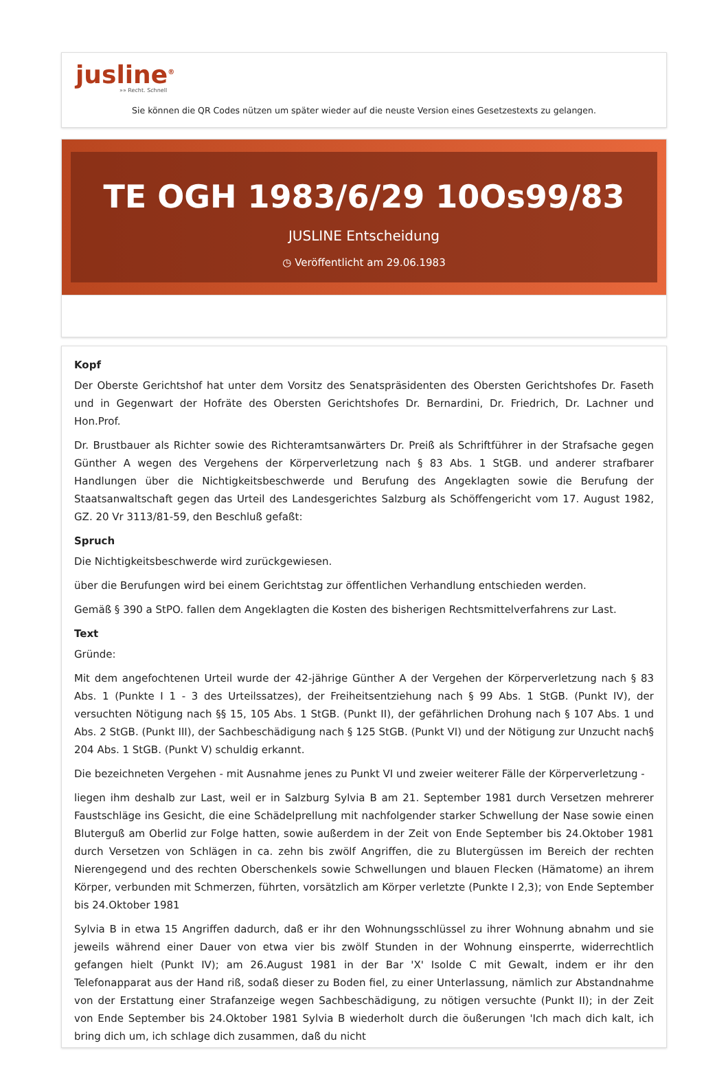jusline<sup>®</sup>
»» Recht. Schnell
Sie können die QR Codes nützen um später wieder auf die neuste Version eines Gesetzestexts zu gelangen.
TE OGH 1983/6/29 10Os99/83
JUSLINE Entscheidung
◷ Veröffentlicht am 29.06.1983
Kopf
Der Oberste Gerichtshof hat unter dem Vorsitz des Senatspräsidenten des Obersten Gerichtshofes Dr. Faseth und in Gegenwart der Hofräte des Obersten Gerichtshofes Dr. Bernardini, Dr. Friedrich, Dr. Lachner und Hon.Prof.
Dr. Brustbauer als Richter sowie des Richteramtsanwärters Dr. Preiß als Schriftführer in der Strafsache gegen Günther A wegen des Vergehens der Körperverletzung nach § 83 Abs. 1 StGB. und anderer strafbarer Handlungen über die Nichtigkeitsbeschwerde und Berufung des Angeklagten sowie die Berufung der Staatsanwaltschaft gegen das Urteil des Landesgerichtes Salzburg als Schöffengericht vom 17. August 1982, GZ. 20 Vr 3113/81-59, den Beschluß gefaßt:
Spruch
Die Nichtigkeitsbeschwerde wird zurückgewiesen.
über die Berufungen wird bei einem Gerichtstag zur öffentlichen Verhandlung entschieden werden.
Gemäß § 390 a StPO. fallen dem Angeklagten die Kosten des bisherigen Rechtsmittelverfahrens zur Last.
Text
Gründe:
Mit dem angefochtenen Urteil wurde der 42-jährige Günther A der Vergehen der Körperverletzung nach § 83 Abs. 1 (Punkte I 1 - 3 des Urteilssatzes), der Freiheitsentziehung nach § 99 Abs. 1 StGB. (Punkt IV), der versuchten Nötigung nach §§ 15, 105 Abs. 1 StGB. (Punkt II), der gefährlichen Drohung nach § 107 Abs. 1 und Abs. 2 StGB. (Punkt III), der Sachbeschädigung nach § 125 StGB. (Punkt VI) und der Nötigung zur Unzucht nach§ 204 Abs. 1 StGB. (Punkt V) schuldig erkannt.
Die bezeichneten Vergehen - mit Ausnahme jenes zu Punkt VI und zweier weiterer Fälle der Körperverletzung -
liegen ihm deshalb zur Last, weil er in Salzburg Sylvia B am 21. September 1981 durch Versetzen mehrerer Faustschläge ins Gesicht, die eine Schädelprellung mit nachfolgender starker Schwellung der Nase sowie einen Bluterguß am Oberlid zur Folge hatten, sowie außerdem in der Zeit von Ende September bis 24.Oktober 1981 durch Versetzen von Schlägen in ca. zehn bis zwölf Angriffen, die zu Blutergüssen im Bereich der rechten Nierengegend und des rechten Oberschenkels sowie Schwellungen und blauen Flecken (Hämatome) an ihrem Körper, verbunden mit Schmerzen, führten, vorsätzlich am Körper verletzte (Punkte I 2,3); von Ende September bis 24.Oktober 1981
Sylvia B in etwa 15 Angriffen dadurch, daß er ihr den Wohnungsschlüssel zu ihrer Wohnung abnahm und sie jeweils während einer Dauer von etwa vier bis zwölf Stunden in der Wohnung einsperrte, widerrechtlich gefangen hielt (Punkt IV); am 26.August 1981 in der Bar 'X' Isolde C mit Gewalt, indem er ihr den Telefonapparat aus der Hand riß, sodaß dieser zu Boden fiel, zu einer Unterlassung, nämlich zur Abstandnahme von der Erstattung einer Strafanzeige wegen Sachbeschädigung, zu nötigen versuchte (Punkt II); in der Zeit von Ende September bis 24.Oktober 1981 Sylvia B wiederholt durch die öußerungen 'Ich mach dich kalt, ich bring dich um, ich schlage dich zusammen, daß du nicht